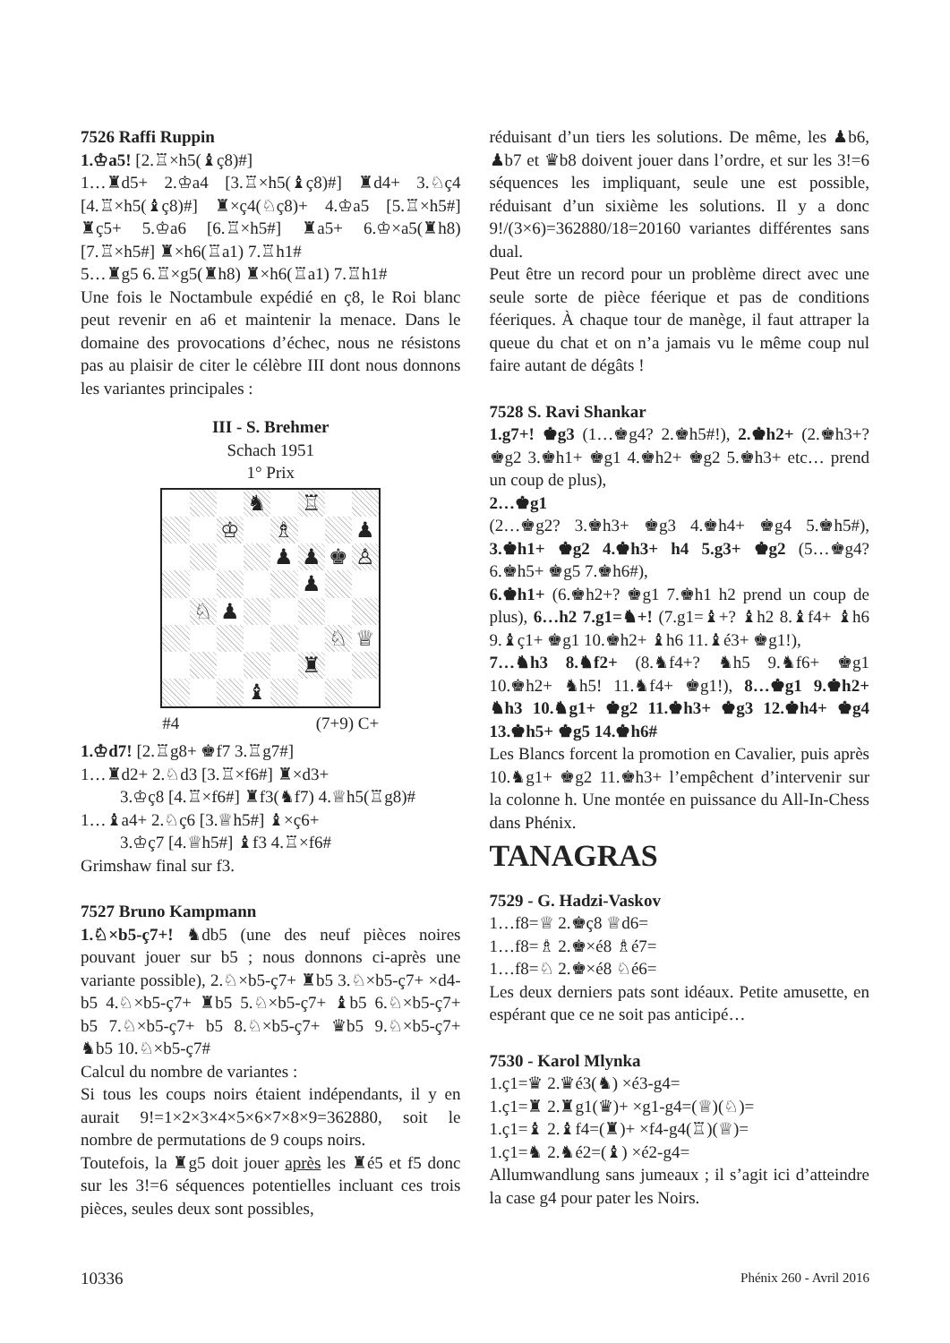7526 Raffi Ruppin
1.♔a5! [2.♖×h5(♝ç8)#]
1…♜d5+ 2.♔a4 [3.♖×h5(♝ç8)#] ♜d4+ 3.♘ç4 [4.♖×h5(♝ç8)#] ♜×ç4(♘ç8)+ 4.♔a5 [5.♖×h5#] ♜ç5+ 5.♔a6 [6.♖×h5#] ♜a5+ 6.♔×a5(♜h8) [7.♖×h5#] ♜×h6(♖a1) 7.♖h1#
5…♜g5 6.♖×g5(♜h8) ♜×h6(♖a1) 7.♖h1#
Une fois le Noctambule expédié en ç8, le Roi blanc peut revenir en a6 et maintenir la menace. Dans le domaine des provocations d’échec, nous ne résistons pas au plaisir de citer le célèbre III dont nous donnons les variantes principales :
III - S. Brehmer
Schach 1951
1° Prix
♞ ♖ ♔ ♗ ♟ ♟ ♟ ♚ ♙ ♟ ♘ ♟ ♘ ♕ ♜ ♝
#4 (7+9) C+
1.♔d7! [2.♖g8+ ♚f7 3.♖g7#]
1…♜d2+ 2.♘d3 [3.♖×f6#] ♜×d3+
3.♔ç8 [4.♖×f6#] ♜f3(♞f7) 4.♕h5(♖g8)#
1…♝a4+ 2.♘ç6 [3.♕h5#] ♝×ç6+
3.♔ç7 [4.♕h5#] ♝f3 4.♖×f6#
Grimshaw final sur f3.
7527 Bruno Kampmann
1.♘×b5-ç7+! ♞db5 (une des neuf pièces noires pouvant jouer sur b5 ; nous donnons ci-après une variante possible), 2.♘×b5-ç7+ ♜b5 3.♘×b5-ç7+ ×d4-b5 4.♘×b5-ç7+ ♜b5 5.♘×b5-ç7+ ♝b5 6.♘×b5-ç7+ b5 7.♘×b5-ç7+ b5 8.♘×b5-ç7+ ♛b5 9.♘×b5-ç7+ ♞b5 10.♘×b5-ç7#
Calcul du nombre de variantes :
Si tous les coups noirs étaient indépendants, il y en aurait 9!=1×2×3×4×5×6×7×8×9=362880, soit le nombre de permutations de 9 coups noirs.
Toutefois, la ♜g5 doit jouer après les ♜é5 et f5 donc sur les 3!=6 séquences potentielles incluant ces trois pièces, seules deux sont possibles,
réduisant d’un tiers les solutions. De même, les ♟b6, ♟b7 et ♛b8 doivent jouer dans l’ordre, et sur les 3!=6 séquences les impliquant, seule une est possible, réduisant d’un sixième les solutions. Il y a donc 9!/(3×6)=362880/18=20160 variantes différentes sans dual.
Peut être un record pour un problème direct avec une seule sorte de pièce féerique et pas de conditions féeriques. À chaque tour de manège, il faut attraper la queue du chat et on n’a jamais vu le même coup nul faire autant de dégâts !
7528 S. Ravi Shankar
1.g7+! ♚g3 (1…♚g4? 2.♚h5#!), 2.♚h2+ (2.♚h3+? ♚g2 3.♚h1+ ♚g1 4.♚h2+ ♚g2 5.♚h3+ etc… prend un coup de plus),
2…♚g1
(2…♚g2? 3.♚h3+ ♚g3 4.♚h4+ ♚g4 5.♚h5#), 3.♚h1+ ♚g2 4.♚h3+ h4 5.g3+ ♚g2 (5…♚g4? 6.♚h5+ ♚g5 7.♚h6#),
6.♚h1+ (6.♚h2+? ♚g1 7.♚h1 h2 prend un coup de plus), 6…h2 7.g1=♞+! (7.g1=♝+? ♝h2 8.♝f4+ ♝h6 9.♝ç1+ ♚g1 10.♚h2+ ♝h6 11.♝é3+ ♚g1!),
7…♞h3 8.♞f2+ (8.♞f4+? ♞h5 9.♞f6+ ♚g1 10.♚h2+ ♞h5! 11.♞f4+ ♚g1!), 8…♚g1 9.♚h2+ ♞h3 10.♞g1+ ♚g2 11.♚h3+ ♚g3 12.♚h4+ ♚g4 13.♚h5+ ♚g5 14.♚h6#
Les Blancs forcent la promotion en Cavalier, puis après 10.♞g1+ ♚g2 11.♚h3+ l’empêchent d’intervenir sur la colonne h. Une montée en puissance du All-In-Chess dans Phénix.
TANAGRAS
7529 - G. Hadzi-Vaskov
1…f8=♕ 2.♚ç8 ♕d6=
1…f8=♗ 2.♚×é8 ♗é7=
1…f8=♘ 2.♚×é8 ♘é6=
Les deux derniers pats sont idéaux. Petite amusette, en espérant que ce ne soit pas anticipé…
7530 - Karol Mlynka
1.ç1=♛ 2.♛é3(♞) ×é3-g4=
1.ç1=♜ 2.♜g1(♛)+ ×g1-g4=(♕)(♘)=
1.ç1=♝ 2.♝f4=(♜)+ ×f4-g4(♖)(♕)=
1.ç1=♞ 2.♞é2=(♝) ×é2-g4=
Allumwandlung sans jumeaux ; il s’agit ici d’atteindre la case g4 pour pater les Noirs.
10336 Phénix 260 - Avril 2016